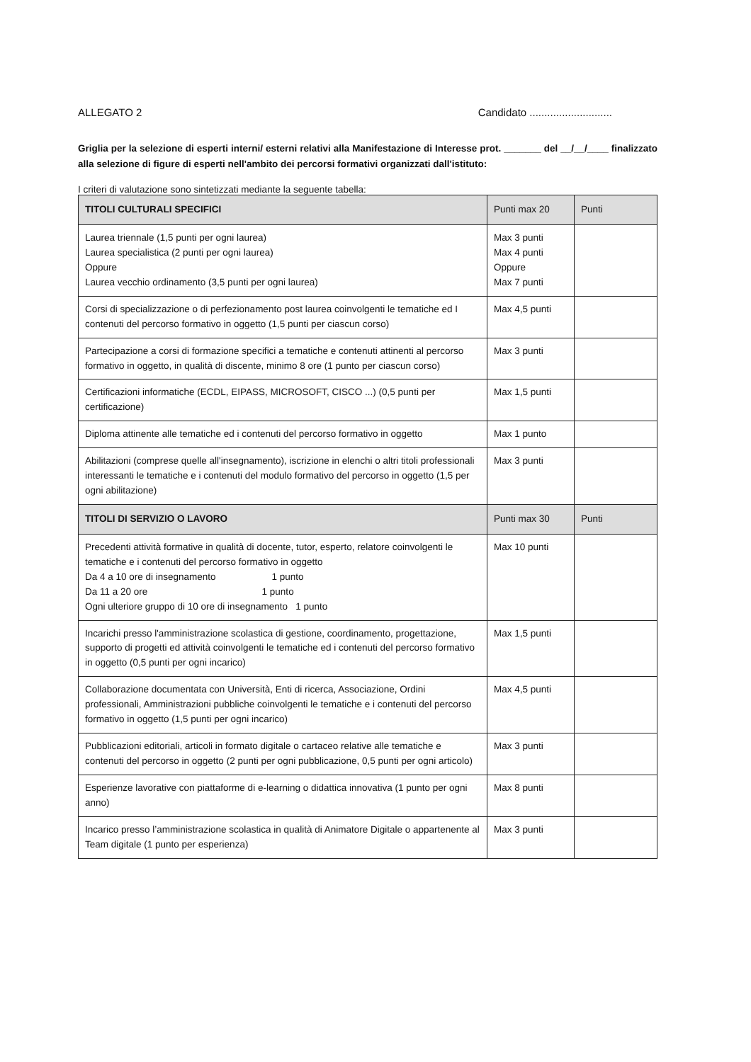ALLEGATO 2 Candidato ............................
Griglia per la selezione di esperti interni/ esterni relativi alla Manifestazione di Interesse prot. _______ del __/__/____ finalizzato alla selezione di figure di esperti nell'ambito dei percorsi formativi organizzati dall'istituto:
I criteri di valutazione sono sintetizzati mediante la seguente tabella:
| TITOLI CULTURALI SPECIFICI | Punti max 20 | Punti |
| --- | --- | --- |
| Laurea triennale (1,5 punti per ogni laurea) Laurea specialistica (2 punti per ogni laurea) Oppure Laurea vecchio ordinamento (3,5 punti per ogni laurea) | Max 3 punti Max 4 punti Oppure Max 7 punti | |
| Corsi di specializzazione o di perfezionamento post laurea coinvolgenti le tematiche ed I contenuti del percorso formativo in oggetto (1,5 punti per ciascun corso) | Max 4,5 punti | |
| Partecipazione a corsi di formazione specifici a tematiche e contenuti attinenti al percorso formativo in oggetto, in qualità di discente, minimo 8 ore (1 punto per ciascun corso) | Max 3 punti | |
| Certificazioni informatiche (ECDL, EIPASS, MICROSOFT, CISCO ...) (0,5 punti per certificazione) | Max 1,5 punti | |
| Diploma attinente alle tematiche ed i contenuti del percorso formativo in oggetto | Max 1 punto | |
| Abilitazioni (comprese quelle all'insegnamento), iscrizione in elenchi o altri titoli professionali interessanti le tematiche e i contenuti del modulo formativo del percorso in oggetto (1,5 per ogni abilitazione) | Max 3 punti | |
| TITOLI DI SERVIZIO O LAVORO | Punti max 30 | Punti |
| Precedenti attività formative in qualità di docente, tutor, esperto, relatore coinvolgenti le tematiche e i contenuti del percorso formativo in oggetto Da 4 a 10 ore di insegnamento 1 punto Da 11 a 20 ore 1 punto Ogni ulteriore gruppo di 10 ore di insegnamento 1 punto | Max 10 punti | |
| Incarichi presso l'amministrazione scolastica di gestione, coordinamento, progettazione, supporto di progetti ed attività coinvolgenti le tematiche ed i contenuti del percorso formativo in oggetto (0,5 punti per ogni incarico) | Max 1,5 punti | |
| Collaborazione documentata con Università, Enti di ricerca, Associazione, Ordini professionali, Amministrazioni pubbliche coinvolgenti le tematiche e i contenuti del percorso formativo in oggetto (1,5 punti per ogni incarico) | Max 4,5 punti | |
| Pubblicazioni editoriali, articoli in formato digitale o cartaceo relative alle tematiche e contenuti del percorso in oggetto (2 punti per ogni pubblicazione, 0,5 punti per ogni articolo) | Max 3 punti | |
| Esperienze lavorative con piattaforme di e-learning o didattica innovativa (1 punto per ogni anno) | Max 8 punti | |
| Incarico presso l’amministrazione scolastica in qualità di Animatore Digitale o appartenente al Team digitale (1 punto per esperienza) | Max 3 punti | |